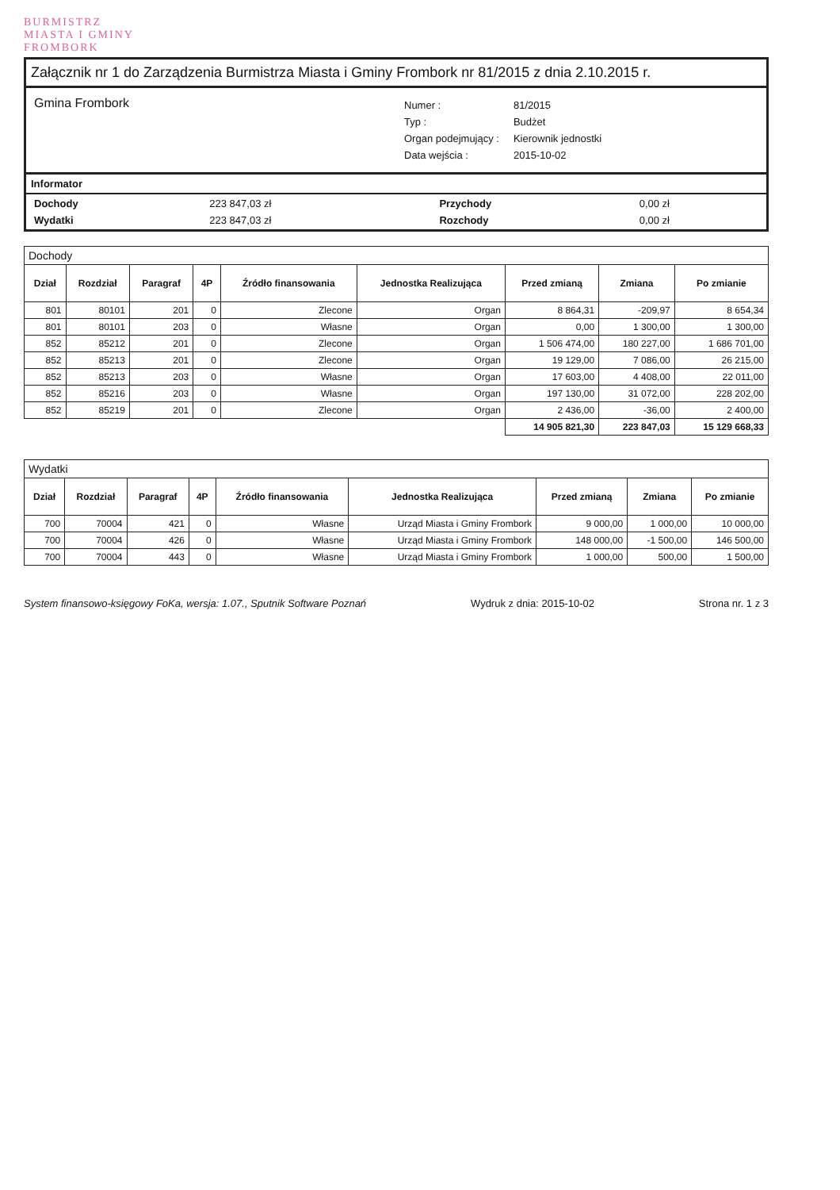BURMISTRZ
MIASTA I GMINY
FROMBORK
Załącznik nr 1 do Zarządzenia Burmistrza Miasta i Gminy Frombork nr 81/2015 z dnia 2.10.2015 r.
Gmina Frombork
| Numer : | 81/2015 |
| Typ : | Budżet |
| Organ podejmujący : | Kierownik jednostki |
| Data wejścia : | 2015-10-02 |
Informator
| Dochody | 223 847,03 zł | Przychody | 0,00 zł |
| Wydatki | 223 847,03 zł | Rozchody | 0,00 zł |
Dochody
| Dział | Rozdział | Paragraf | 4P | Źródło finansowania | Jednostka Realizująca | Przed zmianą | Zmiana | Po zmianie |
| --- | --- | --- | --- | --- | --- | --- | --- | --- |
| 801 | 80101 | 201 | 0 | Zlecone | Organ | 8 864,31 | -209,97 | 8 654,34 |
| 801 | 80101 | 203 | 0 | Własne | Organ | 0,00 | 1 300,00 | 1 300,00 |
| 852 | 85212 | 201 | 0 | Zlecone | Organ | 1 506 474,00 | 180 227,00 | 1 686 701,00 |
| 852 | 85213 | 201 | 0 | Zlecone | Organ | 19 129,00 | 7 086,00 | 26 215,00 |
| 852 | 85213 | 203 | 0 | Własne | Organ | 17 603,00 | 4 408,00 | 22 011,00 |
| 852 | 85216 | 203 | 0 | Własne | Organ | 197 130,00 | 31 072,00 | 228 202,00 |
| 852 | 85219 | 201 | 0 | Zlecone | Organ | 2 436,00 | -36,00 | 2 400,00 |
| | | | | | | 14 905 821,30 | 223 847,03 | 15 129 668,33 |
Wydatki
| Dział | Rozdział | Paragraf | 4P | Źródło finansowania | Jednostka Realizująca | Przed zmianą | Zmiana | Po zmianie |
| --- | --- | --- | --- | --- | --- | --- | --- | --- |
| 700 | 70004 | 421 | 0 | Własne | Urząd Miasta i Gminy Frombork | 9 000,00 | 1 000,00 | 10 000,00 |
| 700 | 70004 | 426 | 0 | Własne | Urząd Miasta i Gminy Frombork | 148 000,00 | -1 500,00 | 146 500,00 |
| 700 | 70004 | 443 | 0 | Własne | Urząd Miasta i Gminy Frombork | 1 000,00 | 500,00 | 1 500,00 |
System finansowo-księgowy FoKa, wersja: 1.07., Sputnik Software Poznań Wydruk z dnia: 2015-10-02 Strona nr. 1 z 3